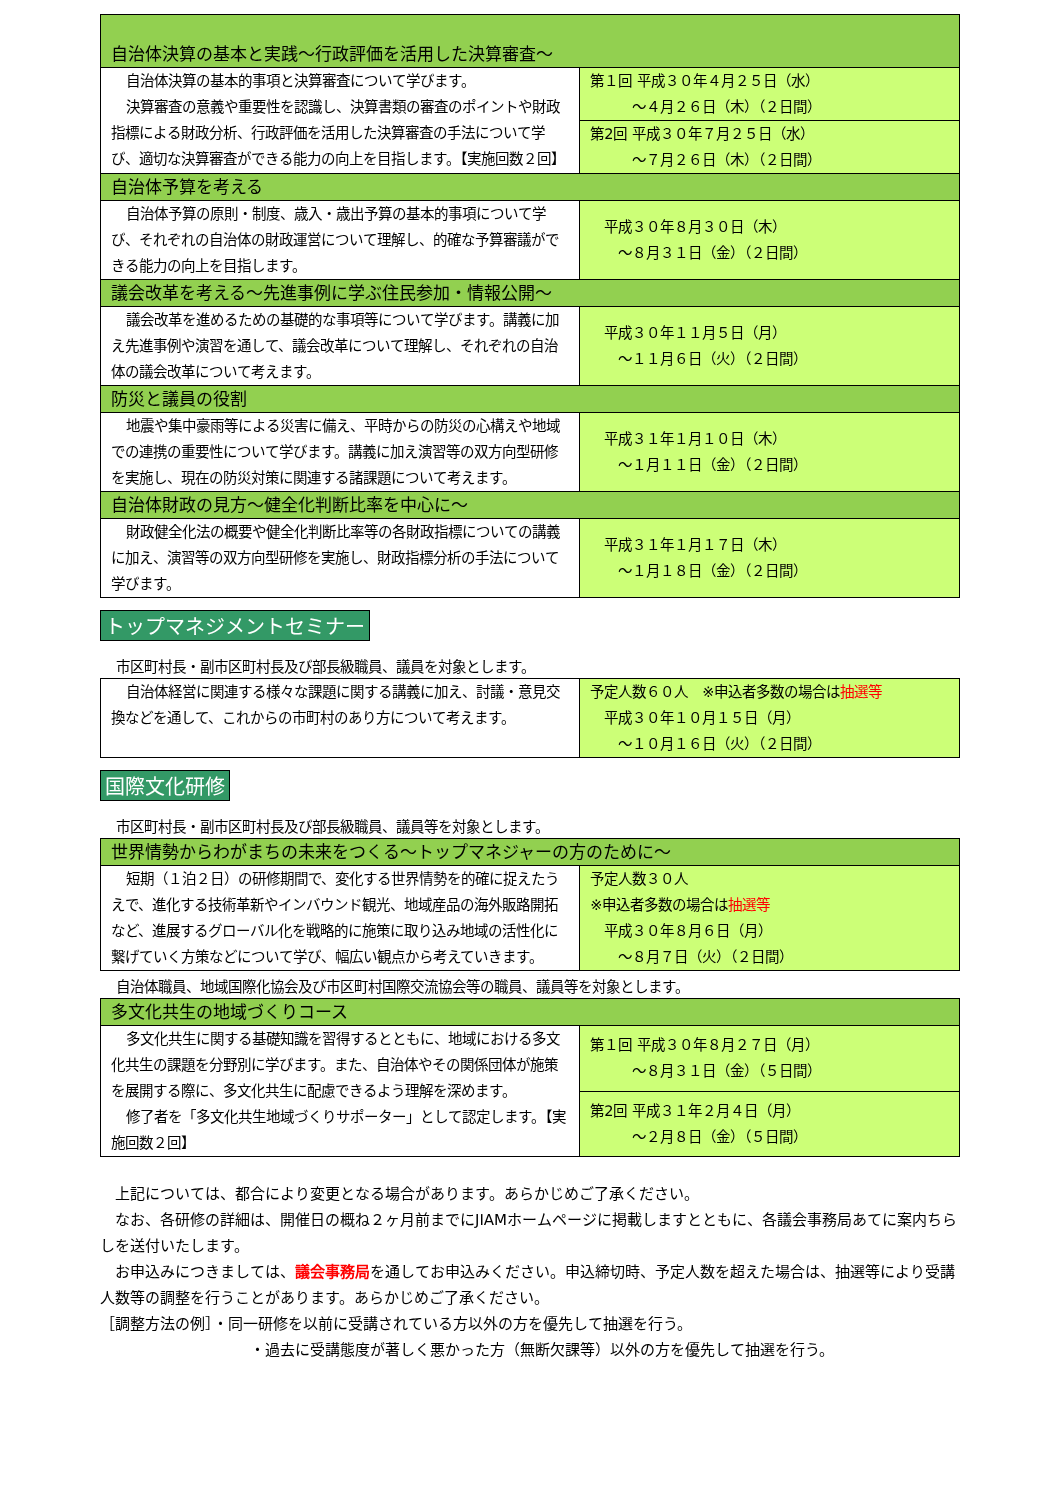| 自治体決算の基本と実践～行政評価を活用した決算審査～ | |
| 自治体決算の基本的事項と決算審査について学びます。 決算審査の意義や重要性を認識し、決算書類の審査のポイントや財政指標による財政分析、行政評価を活用した決算審査の手法について学び、適切な決算審査ができる能力の向上を目指します。【実施回数２回】 | 第１回 平成３０年４月２５日（水） ～４月２６日（木）（２日間） |
| | 第2回 平成３０年７月２５日（水） ～７月２６日（木）（２日間） |
| 自治体予算を考える | |
| 自治体予算の原則・制度、歳入・歳出予算の基本的事項について学び、それぞれの自治体の財政運営について理解し、的確な予算審議ができる能力の向上を目指します。 | 平成３０年８月３０日（木） ～８月３１日（金）（２日間） |
| 議会改革を考える～先進事例に学ぶ住民参加・情報公開～ | |
| 議会改革を進めるための基礎的な事項等について学びます。講義に加え先進事例や演習を通して、議会改革について理解し、それぞれの自治体の議会改革について考えます。 | 平成３０年１１月５日（月） ～１１月６日（火）（２日間） |
| 防災と議員の役割 | |
| 地震や集中豪雨等による災害に備え、平時からの防災の心構えや地域での連携の重要性について学びます。講義に加え演習等の双方向型研修を実施し、現在の防災対策に関連する諸課題について考えます。 | 平成３１年１月１０日（木） ～１月１１日（金）（２日間） |
| 自治体財政の見方～健全化判断比率を中心に～ | |
| 財政健全化法の概要や健全化判断比率等の各財政指標についての講義に加え、演習等の双方向型研修を実施し、財政指標分析の手法について学びます。 | 平成３１年１月１７日（木） ～１月１８日（金）（２日間） |
トップマネジメントセミナー
市区町村長・副市区町村長及び部長級職員、議員を対象とします。
| 自治体経営に関連する様々な課題に関する講義に加え、討議・意見交換などを通して、これからの市町村のあり方について考えます。 | 予定人数６０人 ※申込者多数の場合は 抽選等 平成３０年１０月１５日（月） ～１０月１６日（火）（２日間） |
国際文化研修
市区町村長・副市区町村長及び部長級職員、議員等を対象とします。
| 世界情勢からわがまちの未来をつくる～トップマネジャーの方のために～ | |
| 短期（１泊２日）の研修期間で、変化する世界情勢を的確に捉えたうえで、進化する技術革新やインバウンド観光、地域産品の海外販路開拓など、進展するグローバル化を戦略的に施策に取り込み地域の活性化に繋げていく方策などについて学び、幅広い観点から考えていきます。 | 予定人数３０人 ※申込者多数の場合は 抽選等 平成３０年８月６日（月） ～８月７日（火）（２日間） |
自治体職員、地域国際化協会及び市区町村国際交流協会等の職員、議員等を対象とします。
| 多文化共生の地域づくりコース | |
| 多文化共生に関する基礎知識を習得するとともに、地域における多文化共生の課題を分野別に学びます。また、自治体やその関係団体が施策を展開する際に、多文化共生に配慮できるよう理解を深めます。 修了者を「多文化共生地域づくりサポーター」として認定します。【実施回数２回】 | 第１回 平成３０年８月２７日（月） ～８月３１日（金）（５日間） |
| | 第2回 平成３１年２月４日（月） ～２月８日（金）（５日間） |
上記については、都合により変更となる場合があります。あらかじめご了承ください。
なお、各研修の詳細は、開催日の概ね２ヶ月前までにJIAMホームページに掲載しますとともに、各議会事務局あてに案内ちらしを送付いたします。
お申込みにつきましては、議会事務局を通してお申込みください。申込締切時、予定人数を超えた場合は、抽選等により受講人数等の調整を行うことがあります。あらかじめご了承ください。
［調整方法の例］・同一研修を以前に受講されている方以外の方を優先して抽選を行う。
・過去に受講態度が著しく悪かった方（無断欠課等）以外の方を優先して抽選を行う。